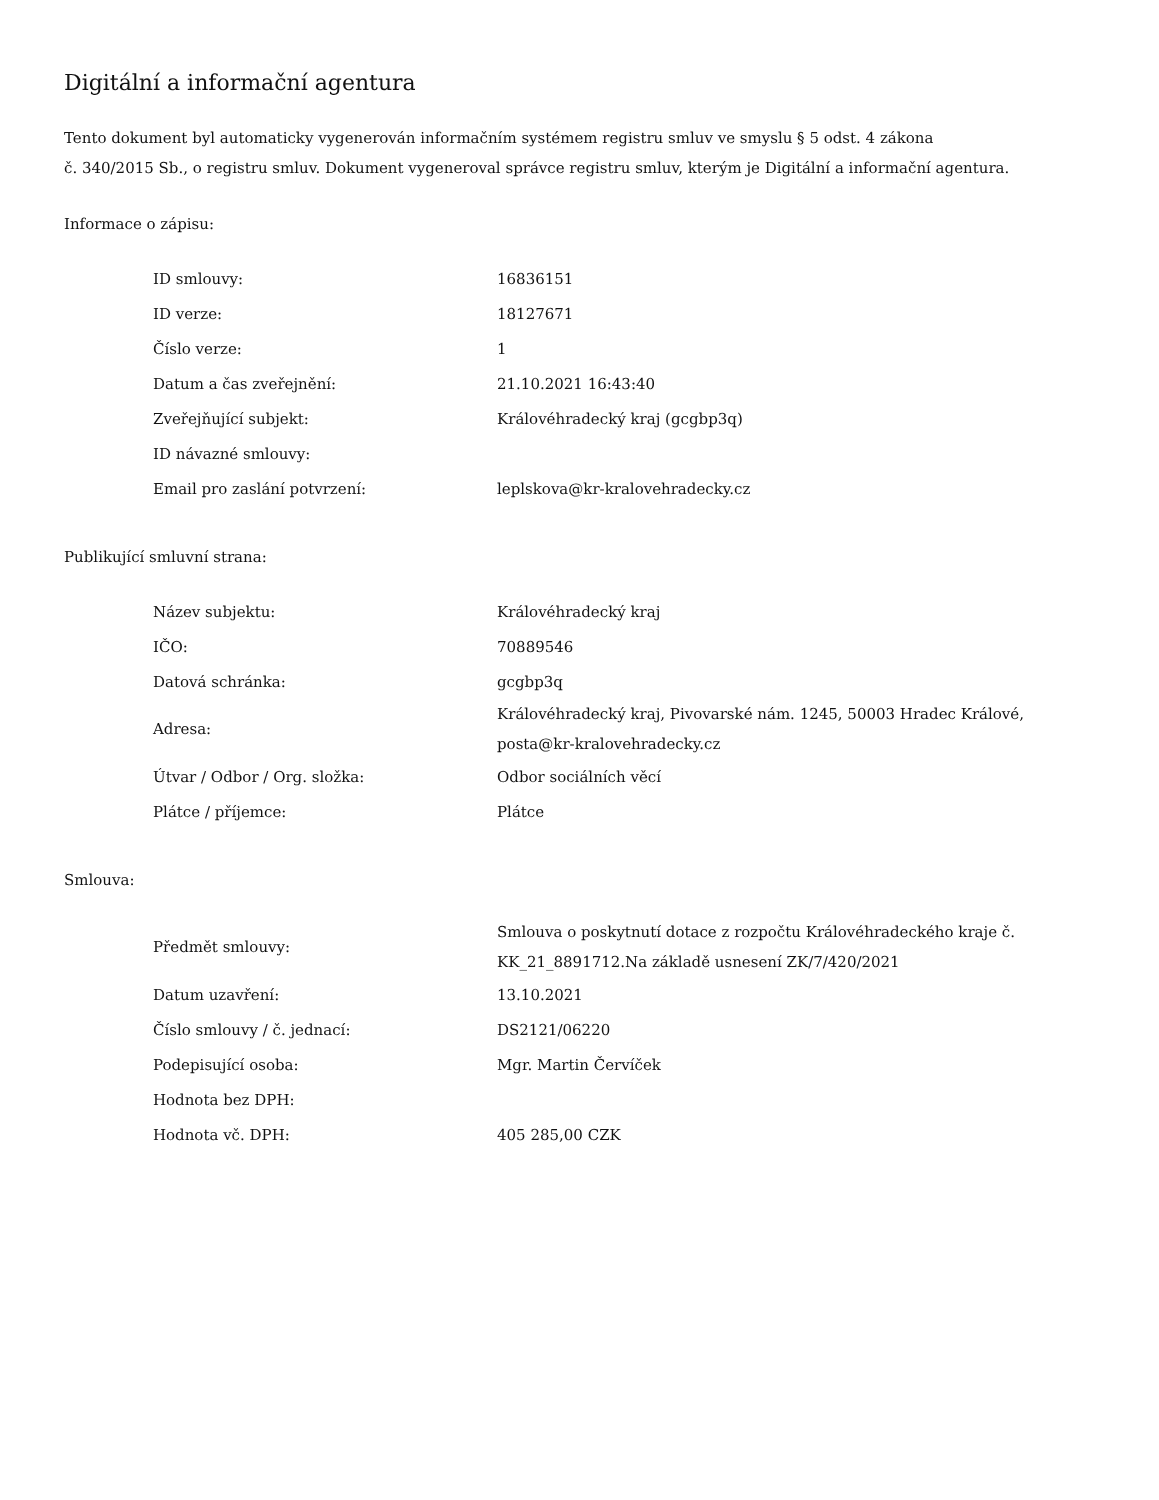Digitální a informační agentura
Tento dokument byl automaticky vygenerován informačním systémem registru smluv ve smyslu § 5 odst. 4 zákona
č. 340/2015 Sb., o registru smluv. Dokument vygeneroval správce registru smluv, kterým je Digitální a informační agentura.
Informace o zápisu:
| ID smlouvy: | 16836151 |
| ID verze: | 18127671 |
| Číslo verze: | 1 |
| Datum a čas zveřejnění: | 21.10.2021 16:43:40 |
| Zveřejňující subjekt: | Královéhradecký kraj (gcgbp3q) |
| ID návazné smlouvy: | |
| Email pro zaslání potvrzení: | leplskova@kr-kralovehradecky.cz |
Publikující smluvní strana:
| Název subjektu: | Královéhradecký kraj |
| IČO: | 70889546 |
| Datová schránka: | gcgbp3q |
| Adresa: | Královéhradecký kraj, Pivovarské nám. 1245, 50003 Hradec Králové, posta@kr-kralovehradecky.cz |
| Útvar / Odbor / Org. složka: | Odbor sociálních věcí |
| Plátce / příjemce: | Plátce |
Smlouva:
| Předmět smlouvy: | Smlouva o poskytnutí dotace z rozpočtu Královéhradeckého kraje č. KK_21_8891712.Na základě usnesení ZK/7/420/2021 |
| Datum uzavření: | 13.10.2021 |
| Číslo smlouvy / č. jednací: | DS2121/06220 |
| Podepisující osoba: | Mgr. Martin Červíček |
| Hodnota bez DPH: | |
| Hodnota vč. DPH: | 405 285,00 CZK |